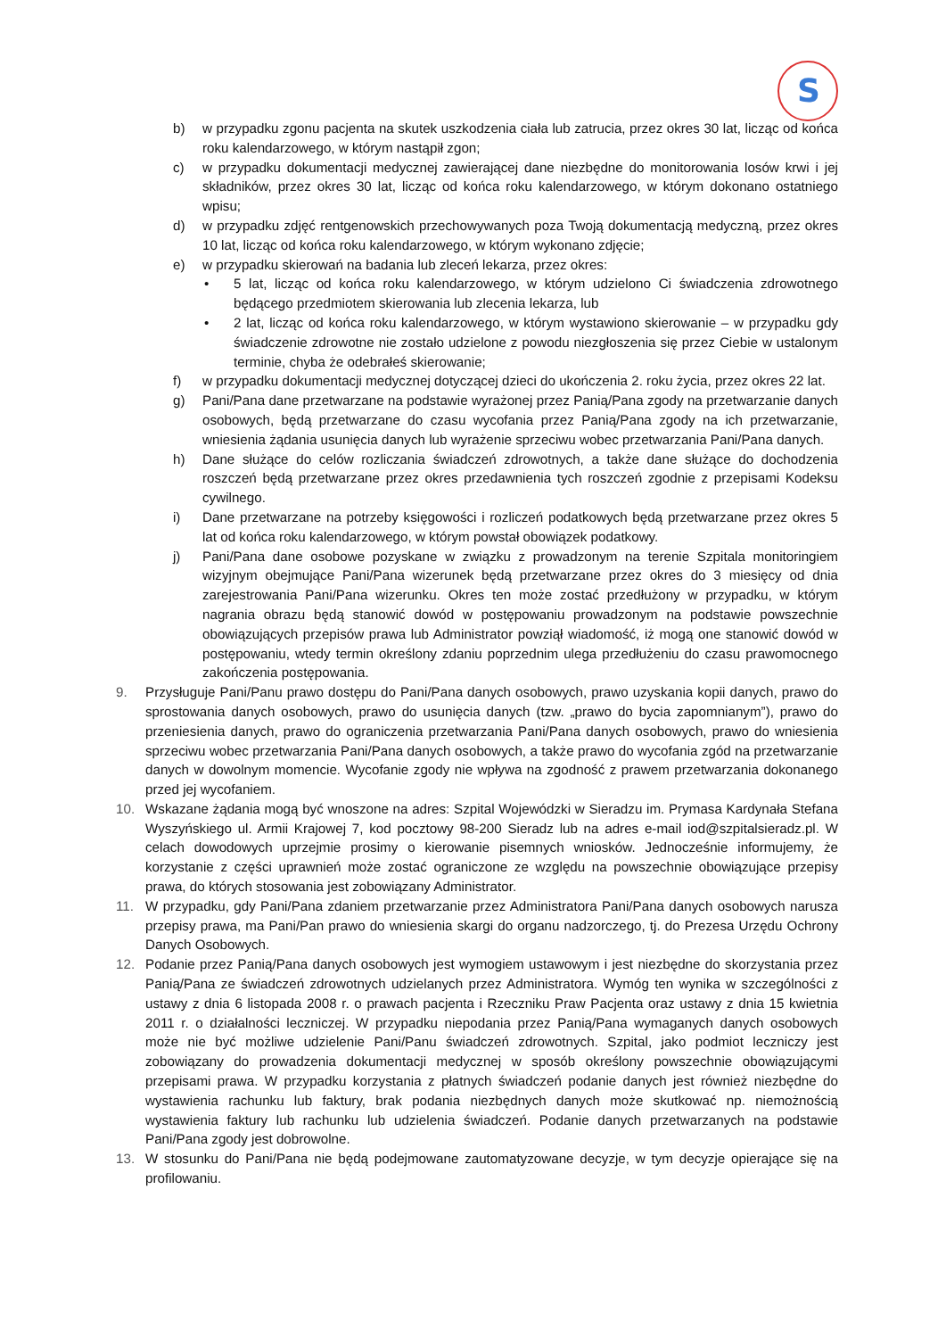S
b) w przypadku zgonu pacjenta na skutek uszkodzenia ciała lub zatrucia, przez okres 30 lat, licząc od końca roku kalendarzowego, w którym nastąpił zgon;
c) w przypadku dokumentacji medycznej zawierającej dane niezbędne do monitorowania losów krwi i jej składników, przez okres 30 lat, licząc od końca roku kalendarzowego, w którym dokonano ostatniego wpisu;
d) w przypadku zdjęć rentgenowskich przechowywanych poza Twoją dokumentacją medyczną, przez okres 10 lat, licząc od końca roku kalendarzowego, w którym wykonano zdjęcie;
e) w przypadku skierowań na badania lub zleceń lekarza, przez okres:
• 5 lat, licząc od końca roku kalendarzowego, w którym udzielono Ci świadczenia zdrowotnego będącego przedmiotem skierowania lub zlecenia lekarza, lub
• 2 lat, licząc od końca roku kalendarzowego, w którym wystawiono skierowanie – w przypadku gdy świadczenie zdrowotne nie zostało udzielone z powodu niezgłoszenia się przez Ciebie w ustalonym terminie, chyba że odebrałeś skierowanie;
f) w przypadku dokumentacji medycznej dotyczącej dzieci do ukończenia 2. roku życia, przez okres 22 lat.
g) Pani/Pana dane przetwarzane na podstawie wyrażonej przez Panią/Pana zgody na przetwarzanie danych osobowych, będą przetwarzane do czasu wycofania przez Panią/Pana zgody na ich przetwarzanie, wniesienia żądania usunięcia danych lub wyrażenie sprzeciwu wobec przetwarzania Pani/Pana danych.
h) Dane służące do celów rozliczania świadczeń zdrowotnych, a także dane służące do dochodzenia roszczeń będą przetwarzane przez okres przedawnienia tych roszczeń zgodnie z przepisami Kodeksu cywilnego.
i) Dane przetwarzane na potrzeby księgowości i rozliczeń podatkowych będą przetwarzane przez okres 5 lat od końca roku kalendarzowego, w którym powstał obowiązek podatkowy.
j) Pani/Pana dane osobowe pozyskane w związku z prowadzonym na terenie Szpitala monitoringiem wizyjnym obejmujące Pani/Pana wizerunek będą przetwarzane przez okres do 3 miesięcy od dnia zarejestrowania Pani/Pana wizerunku. Okres ten może zostać przedłużony w przypadku, w którym nagrania obrazu będą stanowić dowód w postępowaniu prowadzonym na podstawie powszechnie obowiązujących przepisów prawa lub Administrator powziął wiadomość, iż mogą one stanowić dowód w postępowaniu, wtedy termin określony zdaniu poprzednim ulega przedłużeniu do czasu prawomocnego zakończenia postępowania.
9. Przysługuje Pani/Panu prawo dostępu do Pani/Pana danych osobowych, prawo uzyskania kopii danych, prawo do sprostowania danych osobowych, prawo do usunięcia danych (tzw. „prawo do bycia zapomnianym”), prawo do przeniesienia danych, prawo do ograniczenia przetwarzania Pani/Pana danych osobowych, prawo do wniesienia sprzeciwu wobec przetwarzania Pani/Pana danych osobowych, a także prawo do wycofania zgód na przetwarzanie danych w dowolnym momencie. Wycofanie zgody nie wpływa na zgodność z prawem przetwarzania dokonanego przed jej wycofaniem.
10. Wskazane żądania mogą być wnoszone na adres: Szpital Wojewódzki w Sieradzu im. Prymasa Kardynała Stefana Wyszyńskiego ul. Armii Krajowej 7, kod pocztowy 98-200 Sieradz lub na adres e-mail iod@szpitalsieradz.pl. W celach dowodowych uprzejmie prosimy o kierowanie pisemnych wniosków. Jednocześnie informujemy, że korzystanie z części uprawnień może zostać ograniczone ze względu na powszechnie obowiązujące przepisy prawa, do których stosowania jest zobowiązany Administrator.
11. W przypadku, gdy Pani/Pana zdaniem przetwarzanie przez Administratora Pani/Pana danych osobowych narusza przepisy prawa, ma Pani/Pan prawo do wniesienia skargi do organu nadzorczego, tj. do Prezesa Urzędu Ochrony Danych Osobowych.
12. Podanie przez Panią/Pana danych osobowych jest wymogiem ustawowym i jest niezbędne do skorzystania przez Panią/Pana ze świadczeń zdrowotnych udzielanych przez Administratora. Wymóg ten wynika w szczególności z ustawy z dnia 6 listopada 2008 r. o prawach pacjenta i Rzeczniku Praw Pacjenta oraz ustawy z dnia 15 kwietnia 2011 r. o działalności leczniczej. W przypadku niepodania przez Panią/Pana wymaganych danych osobowych może nie być możliwe udzielenie Pani/Panu świadczeń zdrowotnych. Szpital, jako podmiot leczniczy jest zobowiązany do prowadzenia dokumentacji medycznej w sposób określony powszechnie obowiązującymi przepisami prawa. W przypadku korzystania z płatnych świadczeń podanie danych jest również niezbędne do wystawienia rachunku lub faktury, brak podania niezbędnych danych może skutkować np. niemożnością wystawienia faktury lub rachunku lub udzielenia świadczeń. Podanie danych przetwarzanych na podstawie Pani/Pana zgody jest dobrowolne.
13. W stosunku do Pani/Pana nie będą podejmowane zautomatyzowane decyzje, w tym decyzje opierające się na profilowaniu.